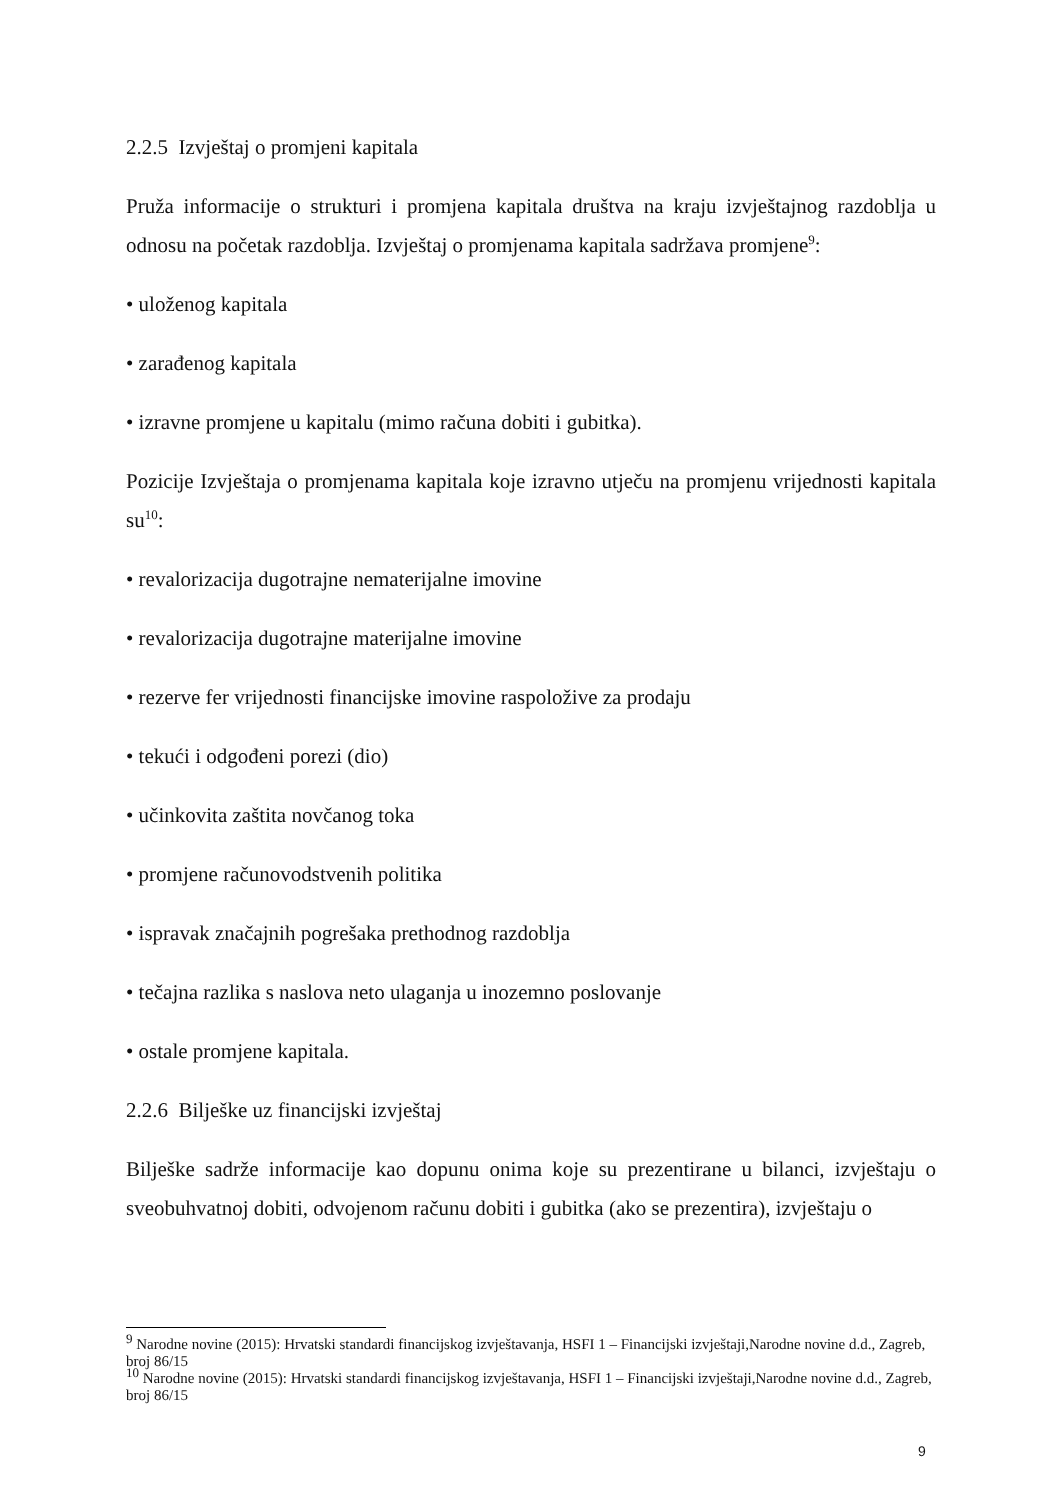2.2.5 Izvještaj o promjeni kapitala
Pruža informacije o strukturi i promjena kapitala društva na kraju izvještajnog razdoblja u odnosu na početak razdoblja. Izvještaj o promjenama kapitala sadržava promjene<sup>9</sup>:
• uloženog kapitala
• zarađenog kapitala
• izravne promjene u kapitalu (mimo računa dobiti i gubitka).
Pozicije Izvještaja o promjenama kapitala koje izravno utječu na promjenu vrijednosti kapitala su<sup>10</sup>:
• revalorizacija dugotrajne nematerijalne imovine
• revalorizacija dugotrajne materijalne imovine
• rezerve fer vrijednosti financijske imovine raspoložive za prodaju
• tekući i odgođeni porezi (dio)
• učinkovita zaštita novčanog toka
• promjene računovodstvenih politika
• ispravak značajnih pogrešaka prethodnog razdoblja
• tečajna razlika s naslova neto ulaganja u inozemno poslovanje
• ostale promjene kapitala.
2.2.6 Bilješke uz financijski izvještaj
Bilješke sadrže informacije kao dopunu onima koje su prezentirane u bilanci, izvještaju o sveobuhvatnoj dobiti, odvojenom računu dobiti i gubitka (ako se prezentira), izvještaju o
<sup>9</sup> Narodne novine (2015): Hrvatski standardi financijskog izvještavanja, HSFI 1 – Financijski izvještaji,Narodne novine d.d., Zagreb, broj 86/15
<sup>10</sup> Narodne novine (2015): Hrvatski standardi financijskog izvještavanja, HSFI 1 – Financijski izvještaji,Narodne novine d.d., Zagreb, broj 86/15
9